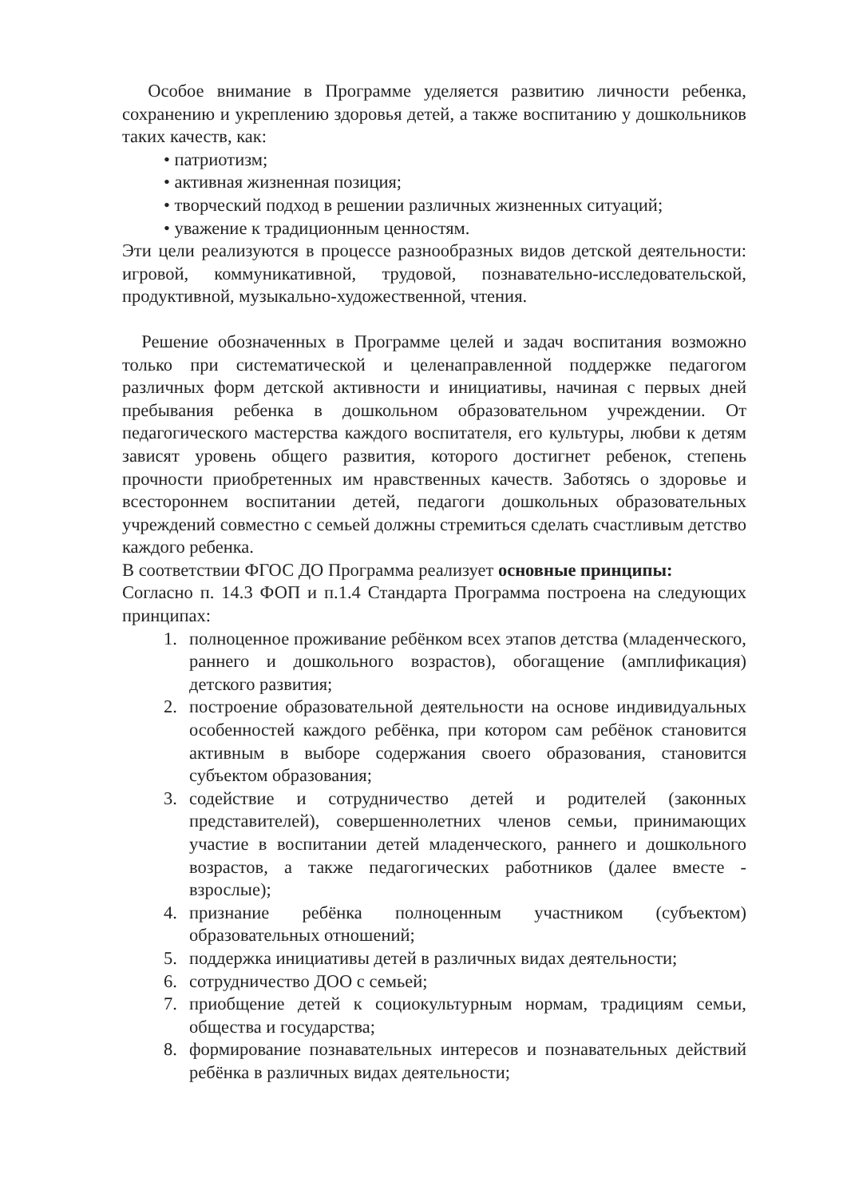Особое внимание в Программе уделяется развитию личности ребенка, сохранению и укреплению здоровья детей, а также воспитанию у дошкольников таких качеств, как:
• патриотизм;
• активная жизненная позиция;
• творческий подход в решении различных жизненных ситуаций;
• уважение к традиционным ценностям.
Эти цели реализуются в процессе разнообразных видов детской деятельности: игровой, коммуникативной, трудовой, познавательно-исследовательской, продуктивной, музыкально-художественной, чтения.
Решение обозначенных в Программе целей и задач воспитания возможно только при систематической и целенаправленной поддержке педагогом различных форм детской активности и инициативы, начиная с первых дней пребывания ребенка в дошкольном образовательном учреждении. От педагогического мастерства каждого воспитателя, его культуры, любви к детям зависят уровень общего развития, которого достигнет ребенок, степень прочности приобретенных им нравственных качеств. Заботясь о здоровье и всестороннем воспитании детей, педагоги дошкольных образовательных учреждений совместно с семьей должны стремиться сделать счастливым детство каждого ребенка.
В соответствии ФГОС ДО Программа реализует основные принципы:
Согласно п. 14.3 ФОП и п.1.4 Стандарта Программа построена на следующих принципах:
1. полноценное проживание ребёнком всех этапов детства (младенческого, раннего и дошкольного возрастов), обогащение (амплификация) детского развития;
2. построение образовательной деятельности на основе индивидуальных особенностей каждого ребёнка, при котором сам ребёнок становится активным в выборе содержания своего образования, становится субъектом образования;
3. содействие и сотрудничество детей и родителей (законных представителей), совершеннолетних членов семьи, принимающих участие в воспитании детей младенческого, раннего и дошкольного возрастов, а также педагогических работников (далее вместе - взрослые);
4. признание ребёнка полноценным участником (субъектом) образовательных отношений;
5. поддержка инициативы детей в различных видах деятельности;
6. сотрудничество ДОО с семьей;
7. приобщение детей к социокультурным нормам, традициям семьи, общества и государства;
8. формирование познавательных интересов и познавательных действий ребёнка в различных видах деятельности;